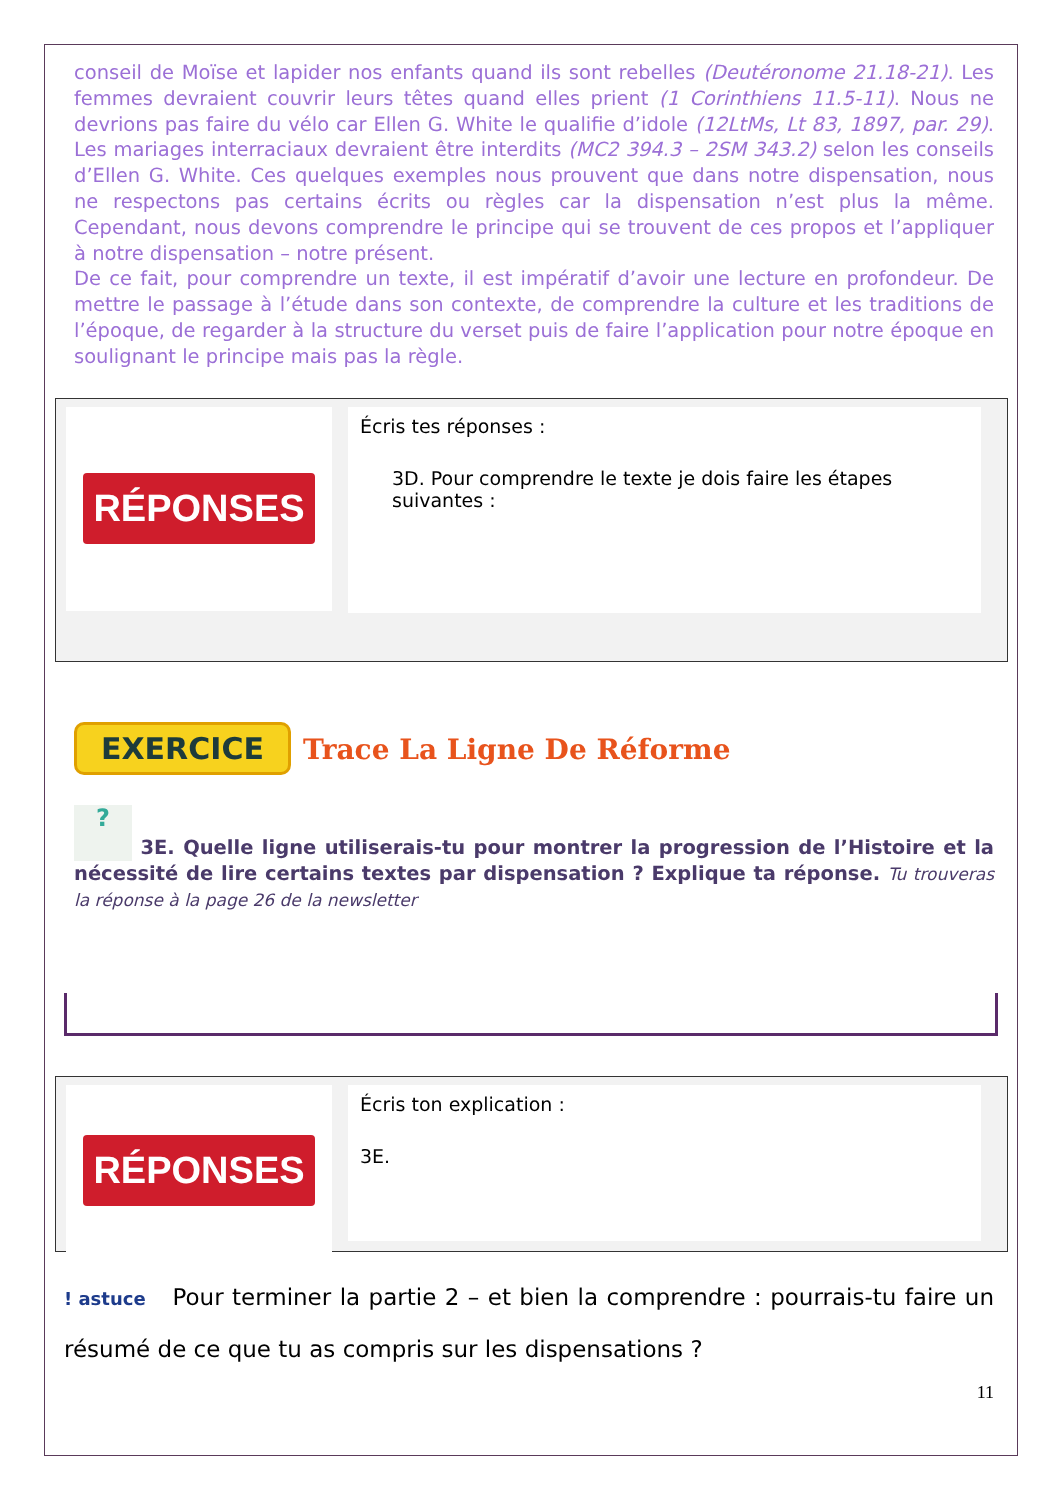conseil de Moïse et lapider nos enfants quand ils sont rebelles (Deutéronome 21.18-21). Les femmes devraient couvrir leurs têtes quand elles prient (1 Corinthiens 11.5-11). Nous ne devrions pas faire du vélo car Ellen G. White le qualifie d’idole (12LtMs, Lt 83, 1897, par. 29). Les mariages interraciaux devraient être interdits (MC2 394.3 – 2SM 343.2) selon les conseils d’Ellen G. White. Ces quelques exemples nous prouvent que dans notre dispensation, nous ne respectons pas certains écrits ou règles car la dispensation n’est plus la même. Cependant, nous devons comprendre le principe qui se trouvent de ces propos et l’appliquer à notre dispensation – notre présent.
De ce fait, pour comprendre un texte, il est impératif d’avoir une lecture en profondeur. De mettre le passage à l’étude dans son contexte, de comprendre la culture et les traditions de l’époque, de regarder à la structure du verset puis de faire l’application pour notre époque en soulignant le principe mais pas la règle.
RÉPONSES
Écris tes réponses :
3D. Pour comprendre le texte je dois faire les étapes suivantes :
EXERCICE Trace La Ligne De Réforme
? 3E. Quelle ligne utiliserais-tu pour montrer la progression de l’Histoire et la nécessité de lire certains textes par dispensation ? Explique ta réponse. Tu trouveras la réponse à la page 26 de la newsletter
RÉPONSES
Écris ton explication :
3E.
! astuce Pour terminer la partie 2 – et bien la comprendre : pourrais-tu faire un résumé de ce que tu as compris sur les dispensations ?
11